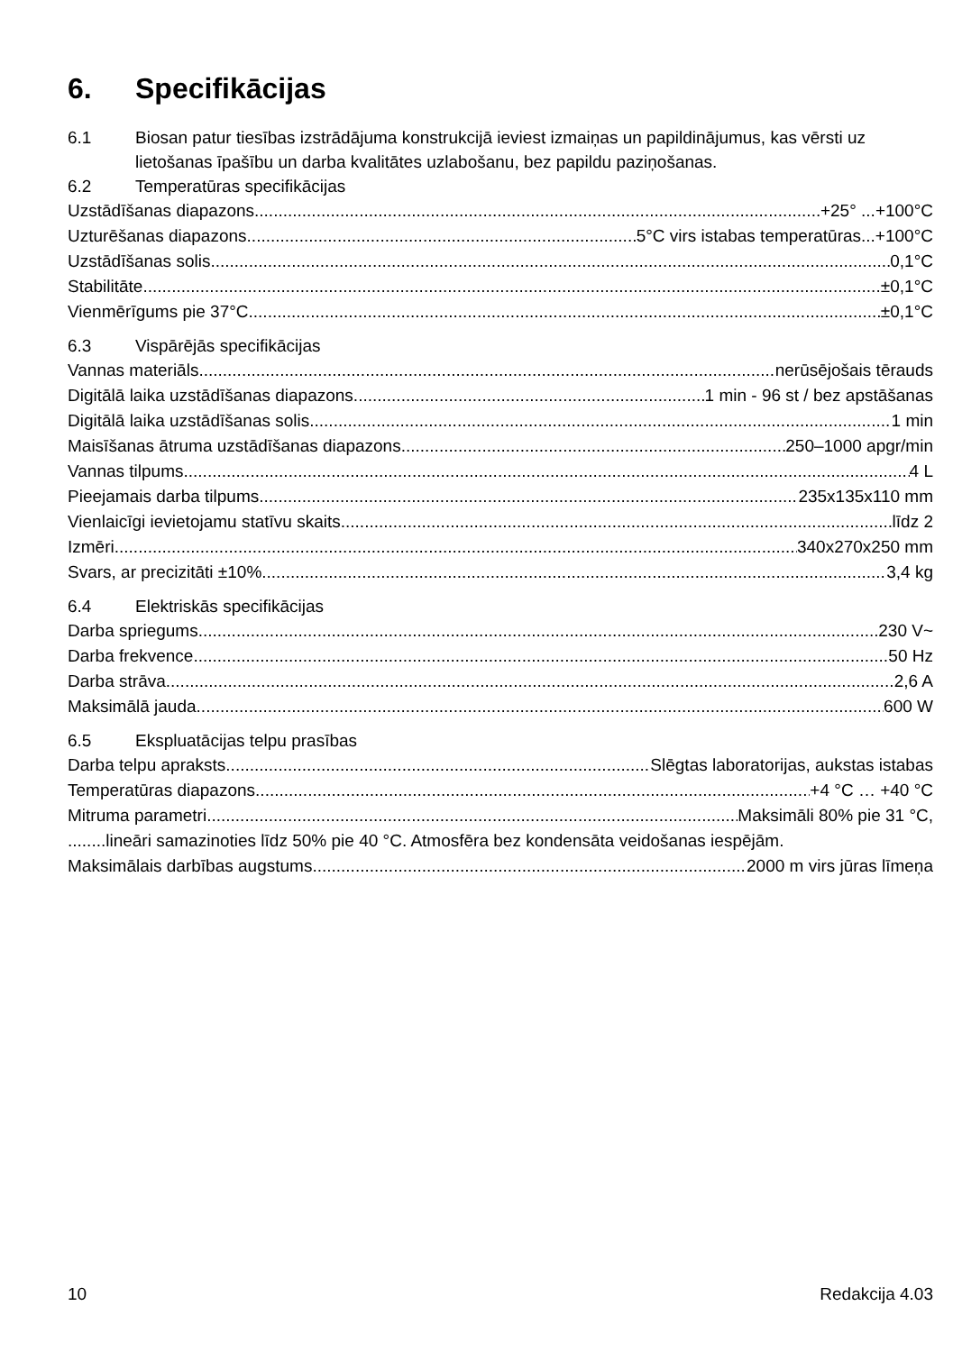6. Specifikācijas
6.1 Biosan patur tiesības izstrādājuma konstrukcijā ieviest izmaiņas un papildinājumus, kas vērsti uz lietošanas īpašību un darba kvalitātes uzlabošanu, bez papildu paziņošanas.
6.2 Temperatūras specifikācijas
Uzstādīšanas diapazons +25° ...+100°C
Uzturēšanas diapazons 5°C virs istabas temperatūras...+100°C
Uzstādīšanas solis 0,1°C
Stabilitāte ±0,1°C
Vienmērīgums pie 37°C ±0,1°C
6.3 Vispārējās specifikācijas
Vannas materiāls nerūsējošais tērauds
Digitālā laika uzstādīšanas diapazons 1 min - 96 st / bez apstāšanas
Digitālā laika uzstādīšanas solis 1 min
Maisīšanas ātruma uzstādīšanas diapazons 250–1000 apgr/min
Vannas tilpums 4 L
Pieejamais darba tilpums 235x135x110 mm
Vienlaicīgi ievietojamu statīvu skaits līdz 2
Izmēri 340x270x250 mm
Svars, ar precizitāti ±10% 3,4 kg
6.4 Elektriskās specifikācijas
Darba spriegums 230 V~
Darba frekvence 50 Hz
Darba strāva 2,6 A
Maksimālā jauda 600 W
6.5 Ekspluatācijas telpu prasības
Darba telpu apraksts Slēgtas laboratorijas, aukstas istabas
Temperatūras diapazons +4 °C … +40 °C
Mitruma parametri Maksimāli 80% pie 31 °C,
........lineāri samazinoties līdz 50% pie 40 °C. Atmosfēra bez kondensāta veidošanas iespējām.
Maksimālais darbības augstums 2000 m virs jūras līmeņa
10 Redakcija 4.03